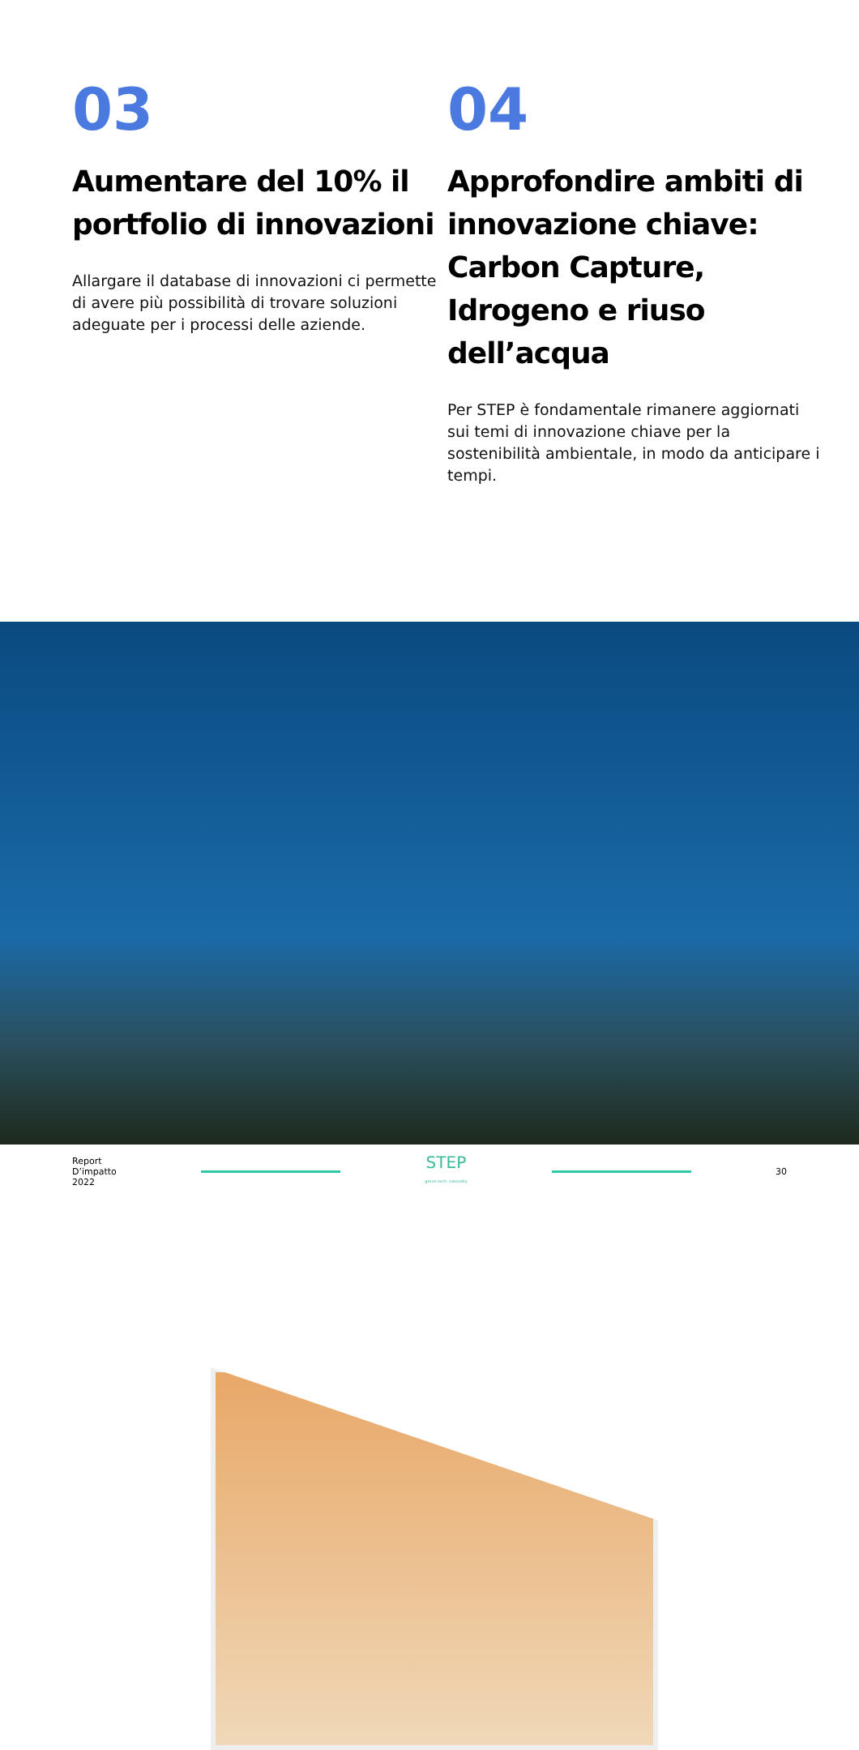03
Aumentare del 10% il portfolio di innovazioni
Allargare il database di innovazioni ci permette di avere più possibilità di trovare soluzioni adeguate per i processi delle aziende.
04
Approfondire ambiti di innovazione chiave: Carbon Capture, Idrogeno e riuso dell’acqua
Per STEP è fondamentale rimanere aggiornati sui temi di innovazione chiave per la sostenibilità ambientale, in modo da anticipare i tempi.
Report
D’impatto
2022
STEP
green tech, naturally
30